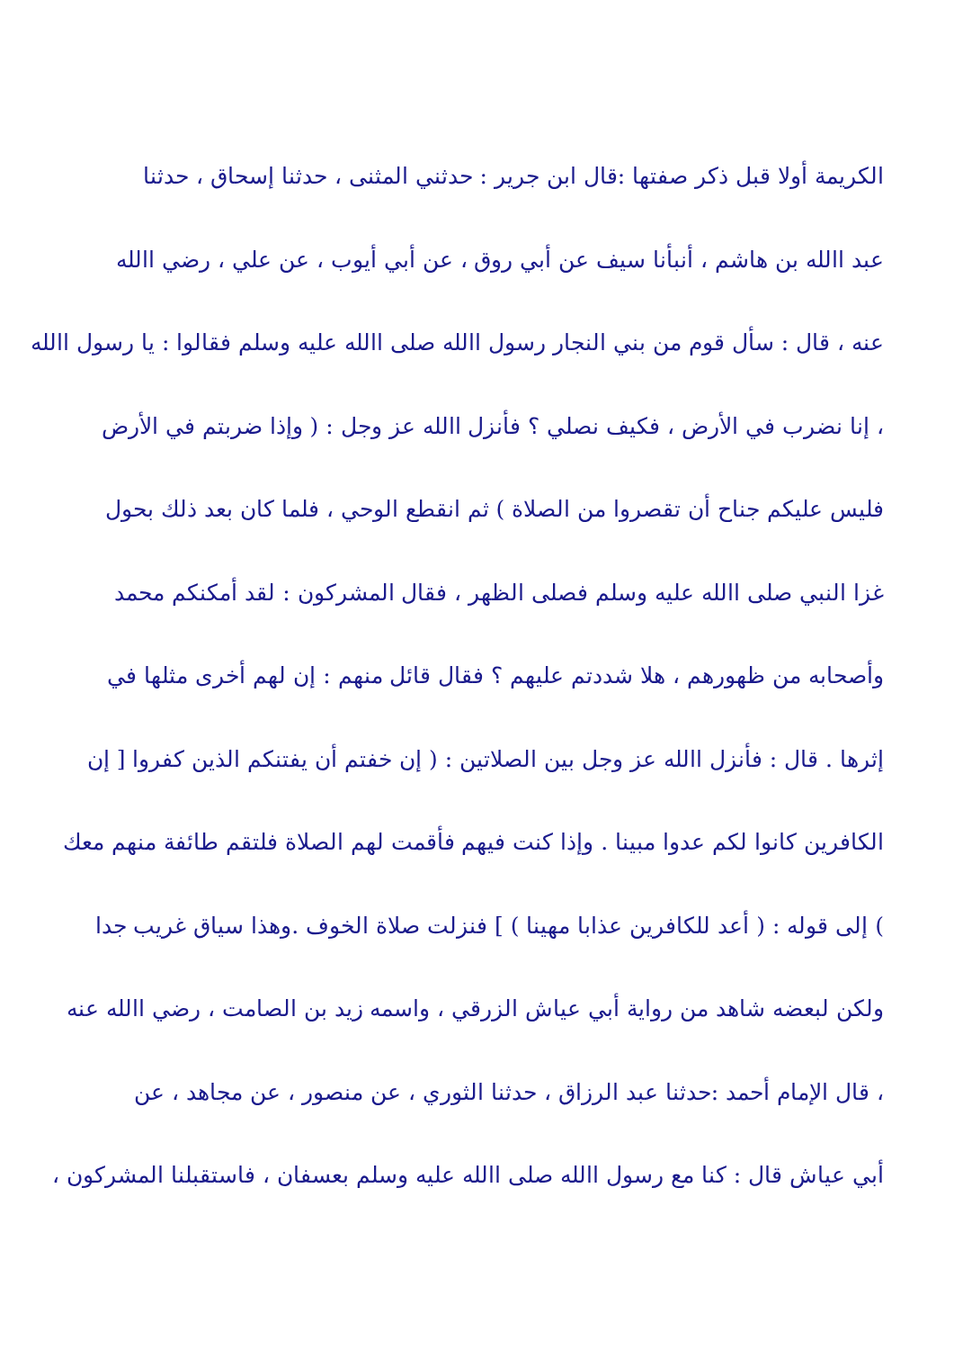الكريمة أولا قبل ذكر صفتها :قال ابن جرير : حدثني المثنى ، حدثنا إسحاق ، حدثنا
عبد االله بن هاشم ، أنبأنا سيف عن أبي روق ، عن أبي أيوب ، عن علي ، رضي االله
عنه ، قال : سأل قوم من بني النجار رسول االله صلى االله عليه وسلم فقالوا : يا رسول االله
، إنا نضرب في الأرض ، فكيف نصلي ؟ فأنزل االله عز وجل : ( وإذا ضربتم في الأرض
فليس عليكم جناح أن تقصروا من الصلاة ) ثم انقطع الوحي ، فلما كان بعد ذلك بحول
غزا النبي صلى االله عليه وسلم فصلى الظهر ، فقال المشركون : لقد أمكنكم محمد
وأصحابه من ظهورهم ، هلا شددتم عليهم ؟ فقال قائل منهم : إن لهم أخرى مثلها في
إثرها . قال : فأنزل االله عز وجل بين الصلاتين : ( إن خفتم أن يفتنكم الذين كفروا [ إن
الكافرين كانوا لكم عدوا مبينا . وإذا كنت فيهم فأقمت لهم الصلاة فلتقم طائفة منهم معك
) إلى قوله : ( أعد للكافرين عذابا مهينا ) ] فنزلت صلاة الخوف .وهذا سياق غريب جدا
ولكن لبعضه شاهد من رواية أبي عياش الزرقي ، واسمه زيد بن الصامت ، رضي االله عنه
، قال الإمام أحمد :حدثنا عبد الرزاق ، حدثنا الثوري ، عن منصور ، عن مجاهد ، عن
أبي عياش قال : كنا مع رسول االله صلى االله عليه وسلم بعسفان ، فاستقبلنا المشركون ،